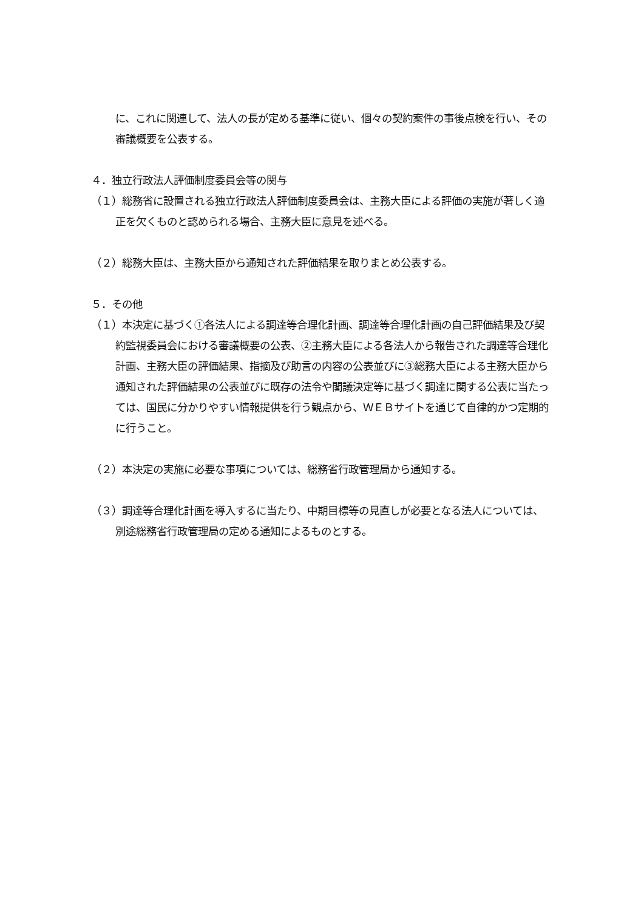に、これに関連して、法人の長が定める基準に従い、個々の契約案件の事後点検を行い、その審議概要を公表する。
４．独立行政法人評価制度委員会等の関与
（１）総務省に設置される独立行政法人評価制度委員会は、主務大臣による評価の実施が著しく適正を欠くものと認められる場合、主務大臣に意見を述べる。
（２）総務大臣は、主務大臣から通知された評価結果を取りまとめ公表する。
５．その他
（１）本決定に基づく①各法人による調達等合理化計画、調達等合理化計画の自己評価結果及び契約監視委員会における審議概要の公表、②主務大臣による各法人から報告された調達等合理化計画、主務大臣の評価結果、指摘及び助言の内容の公表並びに③総務大臣による主務大臣から通知された評価結果の公表並びに既存の法令や閣議決定等に基づく調達に関する公表に当たっては、国民に分かりやすい情報提供を行う観点から、ＷＥＢサイトを通じて自律的かつ定期的に行うこと。
（２）本決定の実施に必要な事項については、総務省行政管理局から通知する。
（３）調達等合理化計画を導入するに当たり、中期目標等の見直しが必要となる法人については、別途総務省行政管理局の定める通知によるものとする。